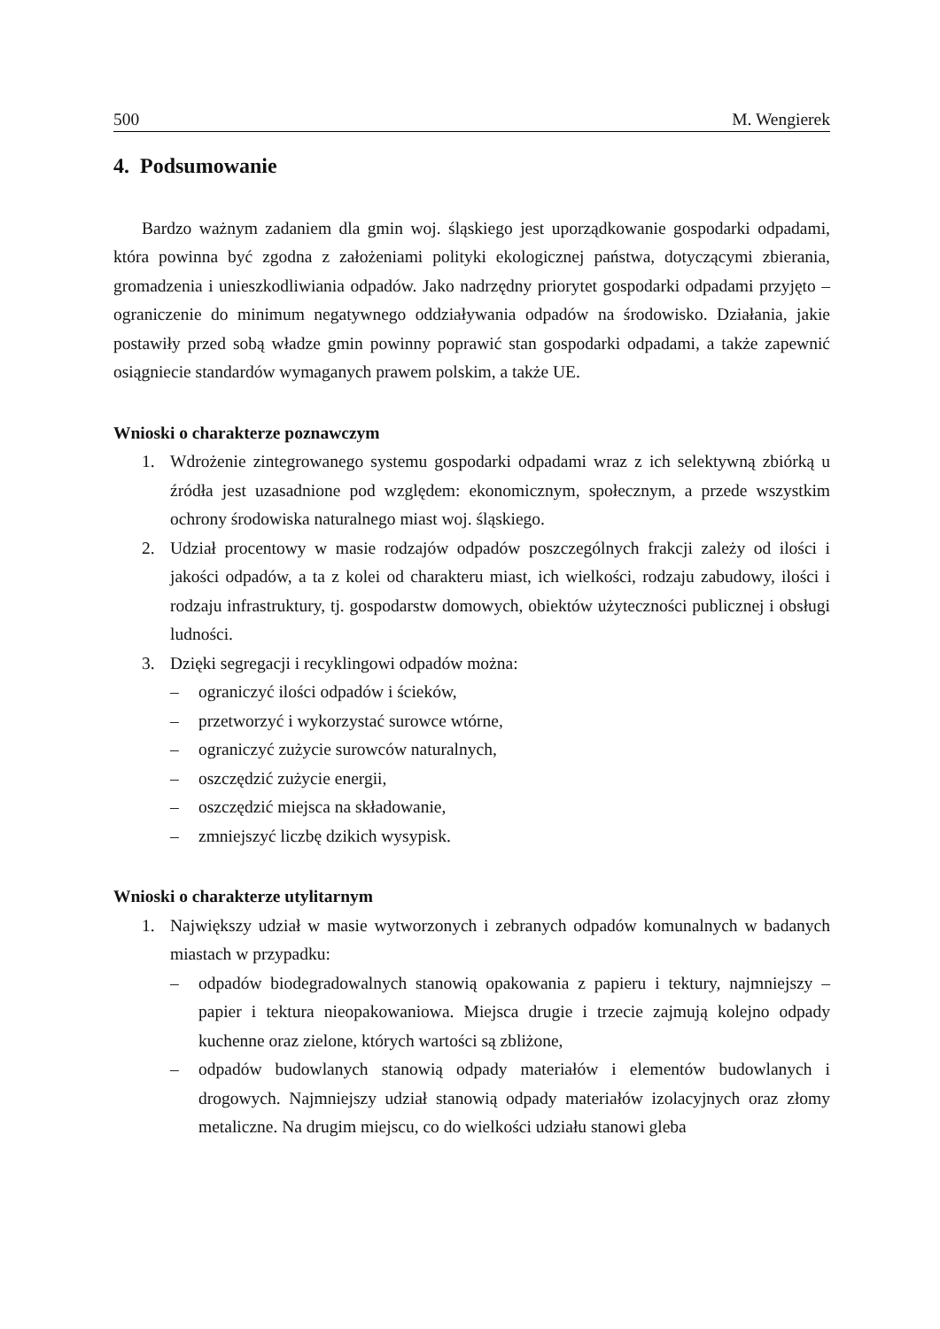500 M. Wengierek
4. Podsumowanie
Bardzo ważnym zadaniem dla gmin woj. śląskiego jest uporządkowanie gospodarki odpadami, która powinna być zgodna z założeniami polityki ekologicznej państwa, dotyczącymi zbierania, gromadzenia i unieszkodliwiania odpadów. Jako nadrzędny priorytet gospodarki odpadami przyjęto – ograniczenie do minimum negatywnego oddziaływania odpadów na środowisko. Działania, jakie postawiły przed sobą władze gmin powinny poprawić stan gospodarki odpadami, a także zapewnić osiągniecie standardów wymaganych prawem polskim, a także UE.
Wnioski o charakterze poznawczym
1. Wdrożenie zintegrowanego systemu gospodarki odpadami wraz z ich selektywną zbiórką u źródła jest uzasadnione pod względem: ekonomicznym, społecznym, a przede wszystkim ochrony środowiska naturalnego miast woj. śląskiego.
2. Udział procentowy w masie rodzajów odpadów poszczególnych frakcji zależy od ilości i jakości odpadów, a ta z kolei od charakteru miast, ich wielkości, rodzaju zabudowy, ilości i rodzaju infrastruktury, tj. gospodarstw domowych, obiektów użyteczności publicznej i obsługi ludności.
3. Dzięki segregacji i recyklingowi odpadów można:
– ograniczyć ilości odpadów i ścieków,
– przetworzyć i wykorzystać surowce wtórne,
– ograniczyć zużycie surowców naturalnych,
– oszczędzić zużycie energii,
– oszczędzić miejsca na składowanie,
– zmniejszyć liczbę dzikich wysypisk.
Wnioski o charakterze utylitarnym
1. Największy udział w masie wytworzonych i zebranych odpadów komunalnych w badanych miastach w przypadku:
– odpadów biodegradowalnych stanowią opakowania z papieru i tektury, najmniejszy – papier i tektura nieopakowaniowa. Miejsca drugie i trzecie zajmują kolejno odpady kuchenne oraz zielone, których wartości są zbliżone,
– odpadów budowlanych stanowią odpady materiałów i elementów budowlanych i drogowych. Najmniejszy udział stanowią odpady materiałów izolacyjnych oraz złomy metaliczne. Na drugim miejscu, co do wielkości udziału stanowi gleba